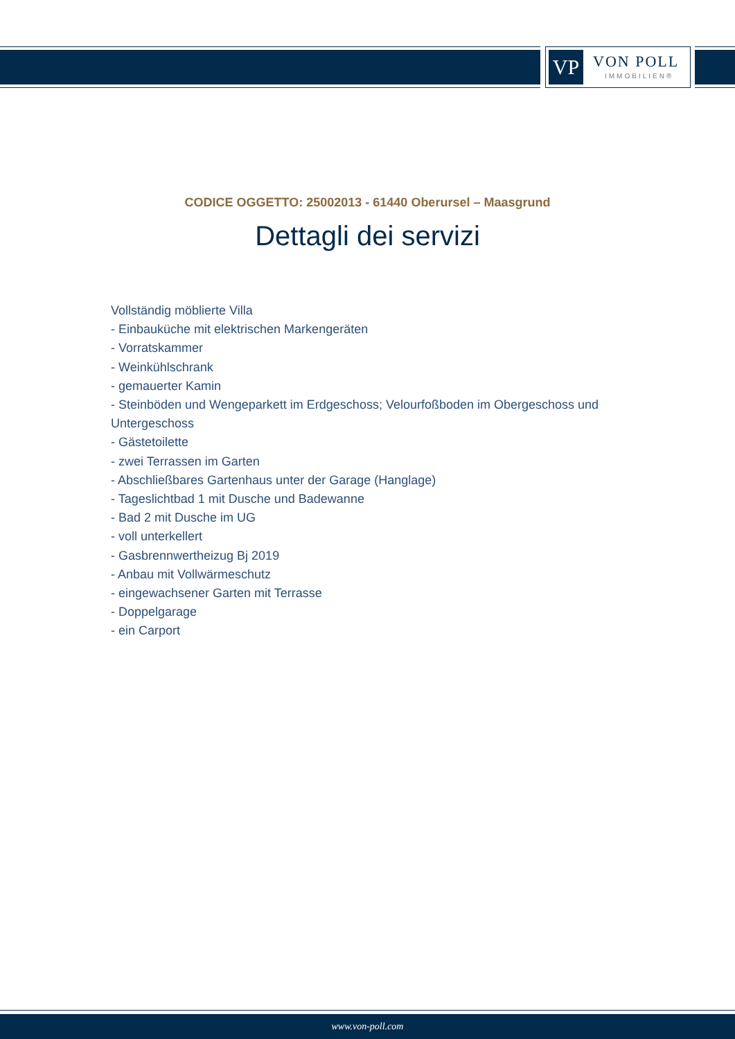VP VON POLL
IMMOBILIEN®
CODICE OGGETTO: 25002013 - 61440 Oberursel – Maasgrund
Dettagli dei servizi
Vollständig möblierte Villa
- Einbauküche mit elektrischen Markengeräten
- Vorratskammer
- Weinkühlschrank
- gemauerter Kamin
- Steinböden und Wengeparkett im Erdgeschoss; Velourfoßboden im Obergeschoss und Untergeschoss
- Gästetoilette
- zwei Terrassen im Garten
- Abschließbares Gartenhaus unter der Garage (Hanglage)
- Tageslichtbad 1 mit Dusche und Badewanne
- Bad 2 mit Dusche im UG
- voll unterkellert
- Gasbrennwertheizug Bj 2019
- Anbau mit Vollwärmeschutz
- eingewachsener Garten mit Terrasse
- Doppelgarage
- ein Carport
www.von-poll.com